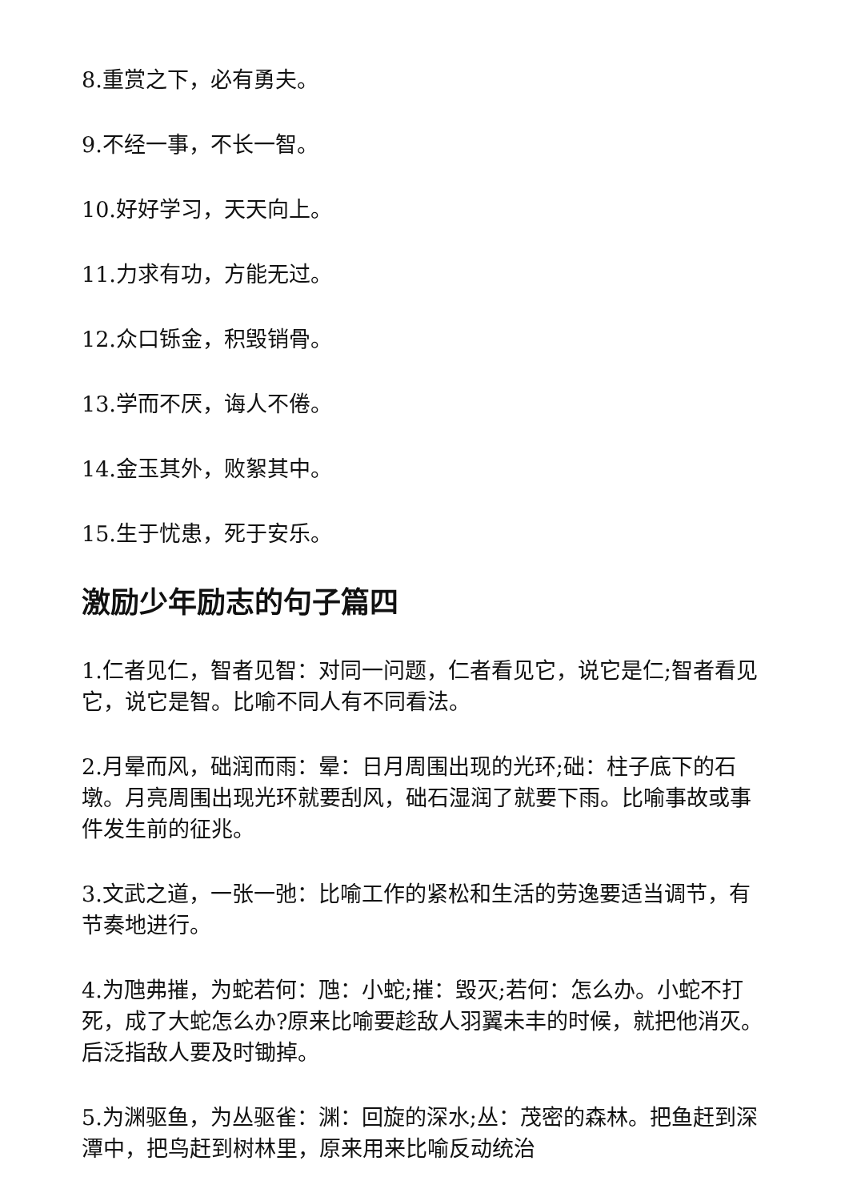8.重赏之下，必有勇夫。
9.不经一事，不长一智。
10.好好学习，天天向上。
11.力求有功，方能无过。
12.众口铄金，积毁销骨。
13.学而不厌，诲人不倦。
14.金玉其外，败絮其中。
15.生于忧患，死于安乐。
激励少年励志的句子篇四
1.仁者见仁，智者见智：对同一问题，仁者看见它，说它是仁;智者看见它，说它是智。比喻不同人有不同看法。
2.月晕而风，础润而雨：晕：日月周围出现的光环;础：柱子底下的石墩。月亮周围出现光环就要刮风，础石湿润了就要下雨。比喻事故或事件发生前的征兆。
3.文武之道，一张一弛：比喻工作的紧松和生活的劳逸要适当调节，有节奏地进行。
4.为虺弗摧，为蛇若何：虺：小蛇;摧：毁灭;若何：怎么办。小蛇不打死，成了大蛇怎么办?原来比喻要趁敌人羽翼未丰的时候，就把他消灭。后泛指敌人要及时锄掉。
5.为渊驱鱼，为丛驱雀：渊：回旋的深水;丛：茂密的森林。把鱼赶到深潭中，把鸟赶到树林里，原来用来比喻反动统治